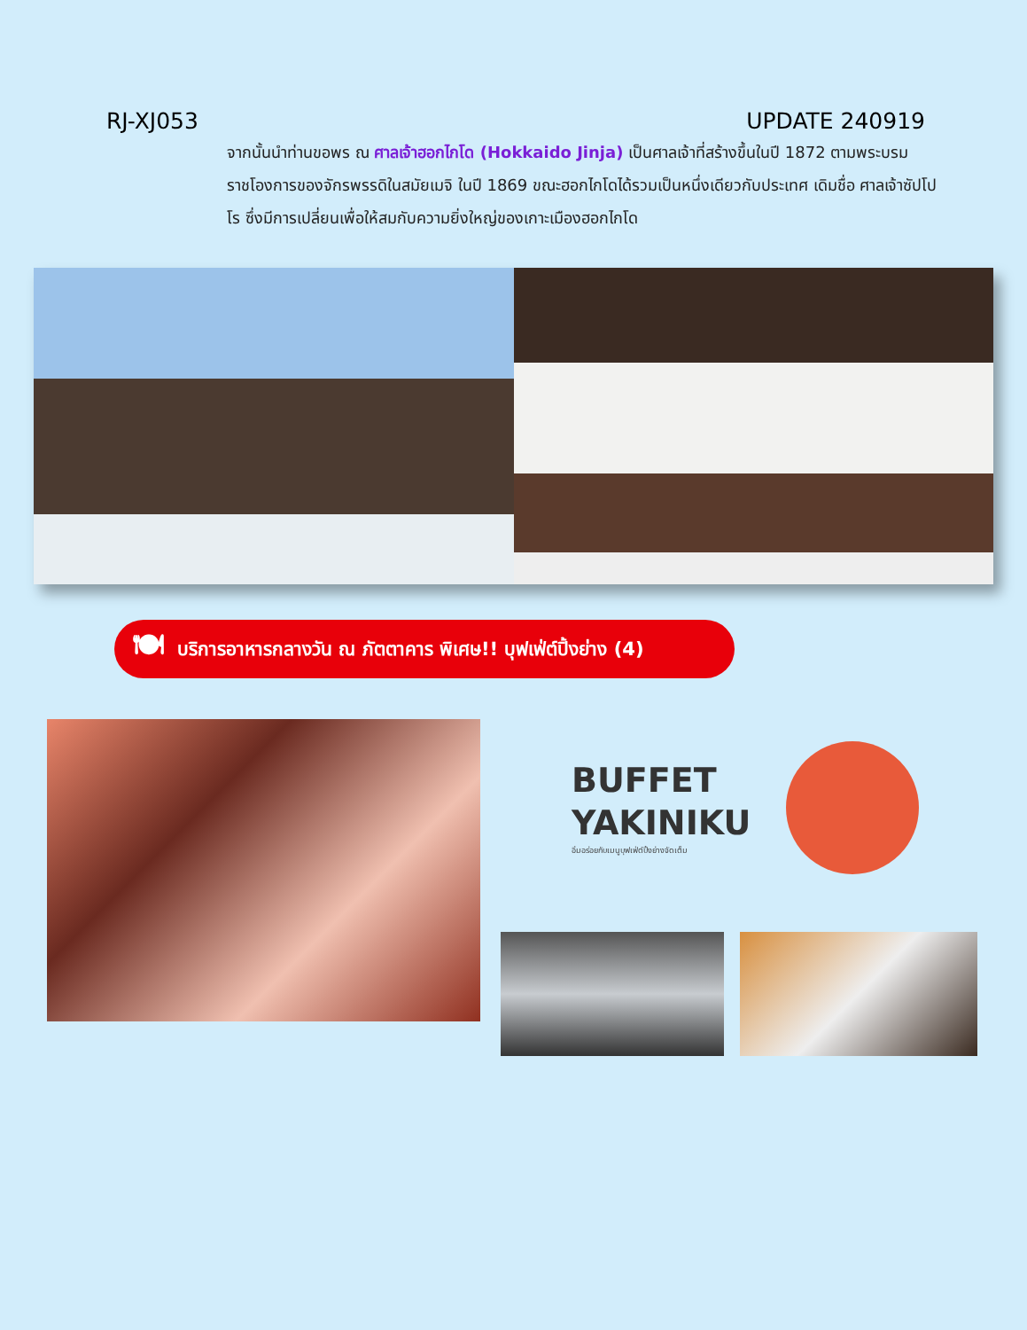RJ-XJ053 UPDATE 240919
จากนั้นนำท่านขอพร ณ ศาลเจ้าฮอกไกโด (Hokkaido Jinja) เป็นศาลเจ้าที่สร้างขึ้นในปี 1872 ตามพระบรมราชโองการของจักรพรรดิในสมัยเมจิ ในปี 1869 ขณะฮอกไกโดได้รวมเป็นหนึ่งเดียวกับประเทศ เดิมชื่อ ศาลเจ้าซัปโปโร ซึ่งมีการเปลี่ยนเพื่อให้สมกับความยิ่งใหญ่ของเกาะเมืองฮอกไกโด
🍽 บริการอาหารกลางวัน ณ ภัตตาคาร พิเศษ!! บุฟเฟ่ต์ปิ้งย่าง (4)
BUFFET
YAKINIKU
อิ่มอร่อยกับเมนูบุฟเฟ่ต์ปิ้งย่างจัดเต็ม